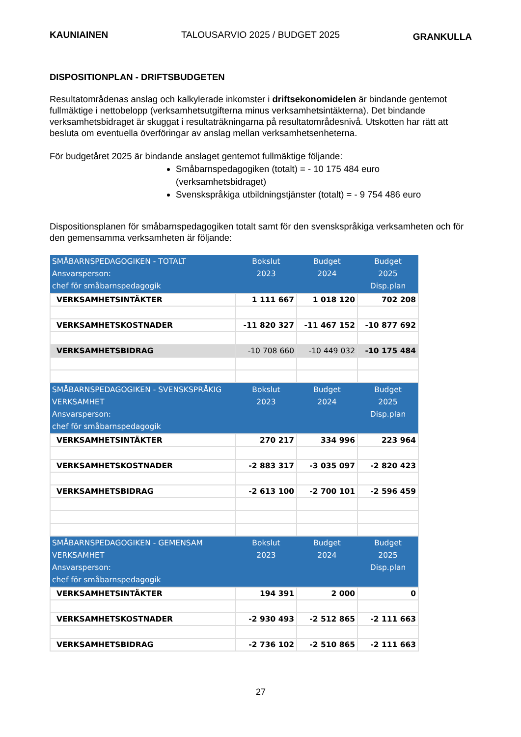KAUNIAINEN TALOUSARVIO 2025 / BUDGET 2025 GRANKULLA
DISPOSITIONPLAN - DRIFTSBUDGETEN
Resultatområdenas anslag och kalkylerade inkomster i driftsekonomidelen är bindande gentemot fullmäktige i nettobelopp (verksamhetsutgifterna minus verksamhetsintäkterna). Det bindande verksamhetsbidraget är skuggat i resultaträkningarna på resultatområdesnivå. Utskotten har rätt att besluta om eventuella överföringar av anslag mellan verksamhetsenheterna.
För budgetåret 2025 är bindande anslaget gentemot fullmäktige följande:
Småbarnspedagogiken (totalt) = - 10 175 484 euro (verksamhetsbidraget)
Svenskspråkiga utbildningstjänster (totalt) = - 9 754 486 euro
Dispositionsplanen för småbarnspedagogiken totalt samt för den svenskspråkiga verksamheten och för den gemensamma verksamheten är följande:
| SMÅBARNSPEDAGOGIKEN - TOTALT Ansvarsperson: chef för småbarnspedagogik | Bokslut 2023 | Budget 2024 | Budget 2025 Disp.plan |
| --- | --- | --- | --- |
| VERKSAMHETSINTÄKTER | 1 111 667 | 1 018 120 | 702 208 |
| VERKSAMHETSKOSTNADER | -11 820 327 | -11 467 152 | -10 877 692 |
| VERKSAMHETSBIDRAG | -10 708 660 | -10 449 032 | -10 175 484 |
| SMÅBARNSPEDAGOGIKEN - SVENSKSPRÅKIG VERKSAMHET Ansvarsperson: chef för småbarnspedagogik | Bokslut 2023 | Budget 2024 | Budget 2025 Disp.plan |
| VERKSAMHETSINTÄKTER | 270 217 | 334 996 | 223 964 |
| VERKSAMHETSKOSTNADER | -2 883 317 | -3 035 097 | -2 820 423 |
| VERKSAMHETSBIDRAG | -2 613 100 | -2 700 101 | -2 596 459 |
| SMÅBARNSPEDAGOGIKEN - GEMENSAM VERKSAMHET Ansvarsperson: chef för småbarnspedagogik | Bokslut 2023 | Budget 2024 | Budget 2025 Disp.plan |
| VERKSAMHETSINTÄKTER | 194 391 | 2 000 | 0 |
| VERKSAMHETSKOSTNADER | -2 930 493 | -2 512 865 | -2 111 663 |
| VERKSAMHETSBIDRAG | -2 736 102 | -2 510 865 | -2 111 663 |
27